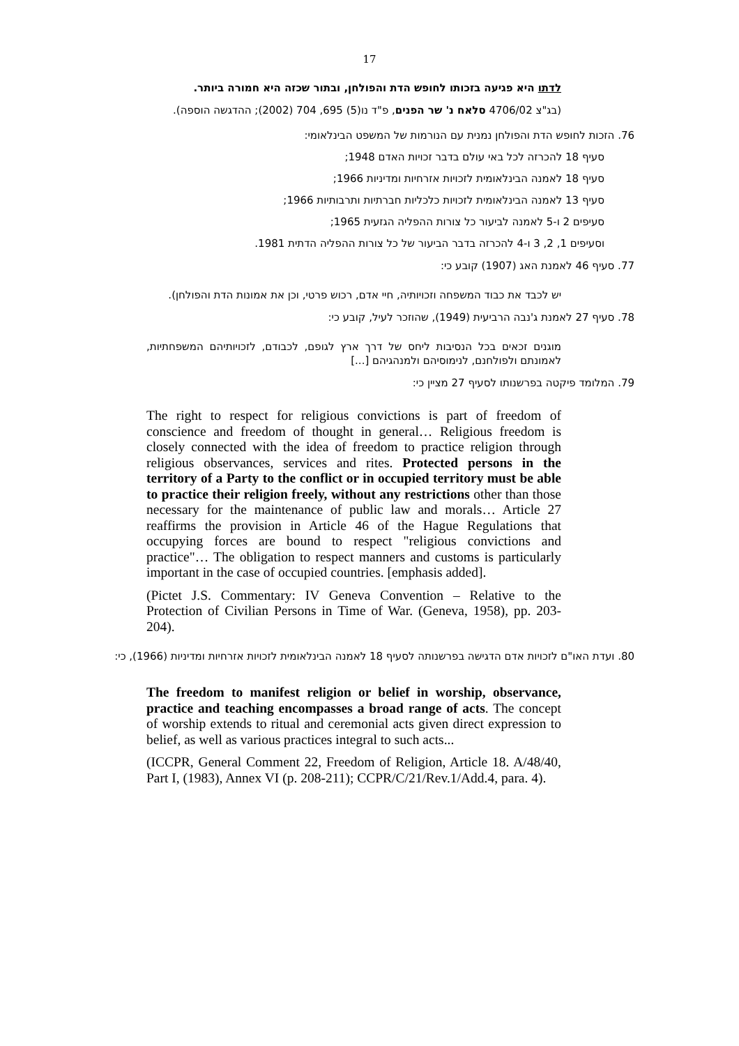17
לדתו היא פגיעה בזכותו לחופש הדת והפולחן, ובתור שכזה היא חמורה ביותר.
(בג"צ 4706/02 סלאח נ' שר הפנים, פ"ד נו(5) 695, 704 (2002); ההדגשה הוספה).
76. הזכות לחופש הדת והפולחן נמנית עם הנורמות של המשפט הבינלאומי:
סעיף 18 להכרזה לכל באי עולם בדבר זכויות האדם 1948;
סעיף 18 לאמנה הבינלאומית לזכויות אזרחיות ומדיניות 1966;
סעיף 13 לאמנה הבינלאומית לזכויות כלכליות חברתיות ותרבותיות 1966;
סעיפים 2 ו-5 לאמנה לביעור כל צורות ההפליה הגזעית 1965;
וסעיפים 1, 2, 3 ו-4 להכרזה בדבר הביעור של כל צורות ההפליה הדתית 1981.
77. סעיף 46 לאמנת האג (1907) קובע כי:
יש לכבד את כבוד המשפחה וזכויותיה, חיי אדם, רכוש פרטי, וכן את אמונות הדת והפולחן).
78. סעיף 27 לאמנת ג'נבה הרביעית (1949), שהוזכר לעיל, קובע כי:
מוגנים זכאים בכל הנסיבות ליחס של דרך ארץ לגופם, לכבודם, לזכויותיהם המשפחתיות, לאמונתם ולפולחנם, לנימוסיהם ולמנהגיהם [...]
79. המלומד פיקטה בפרשנותו לסעיף 27 מציין כי:
The right to respect for religious convictions is part of freedom of conscience and freedom of thought in general… Religious freedom is closely connected with the idea of freedom to practice religion through religious observances, services and rites. Protected persons in the territory of a Party to the conflict or in occupied territory must be able to practice their religion freely, without any restrictions other than those necessary for the maintenance of public law and morals… Article 27 reaffirms the provision in Article 46 of the Hague Regulations that occupying forces are bound to respect "religious convictions and practice"… The obligation to respect manners and customs is particularly important in the case of occupied countries. [emphasis added].
(Pictet J.S. Commentary: IV Geneva Convention – Relative to the Protection of Civilian Persons in Time of War. (Geneva, 1958), pp. 203-204).
80. ועדת האו"ם לזכויות אדם הדגישה בפרשנותה לסעיף 18 לאמנה הבינלאומית לזכויות אזרחיות ומדיניות (1966), כי:
The freedom to manifest religion or belief in worship, observance, practice and teaching encompasses a broad range of acts. The concept of worship extends to ritual and ceremonial acts given direct expression to belief, as well as various practices integral to such acts...
(ICCPR, General Comment 22, Freedom of Religion, Article 18. A/48/40, Part I, (1983), Annex VI (p. 208-211); CCPR/C/21/Rev.1/Add.4, para. 4).